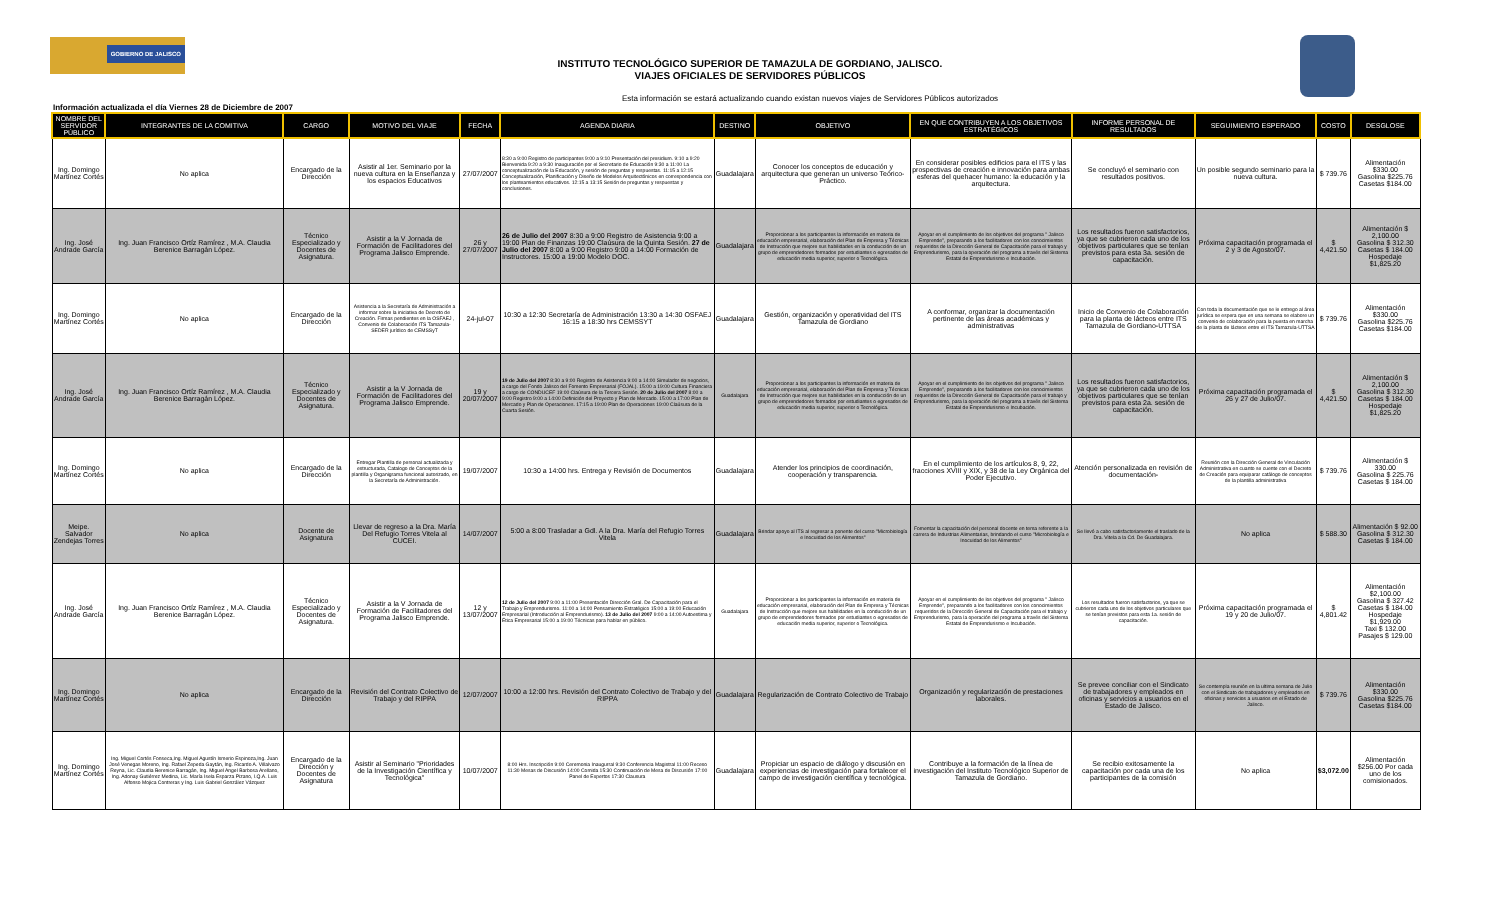GOBIERNO DE JALISCO
INSTITUTO TECNOLÓGICO SUPERIOR DE TAMAZULA DE GORDIANO, JALISCO.
VIAJES OFICIALES DE SERVIDORES PÚBLICOS
Esta información se estará actualizando cuando existan nuevos viajes de Servidores Públicos autorizados
Información actualizada el día Viernes 28 de Diciembre de 2007
| NOMBRE DEL SERVIDOR PÚBLICO | INTEGRANTES DE LA COMITIVA | CARGO | MOTIVO DEL VIAJE | FECHA | AGENDA DIARIA | DESTINO | OBJETIVO | EN QUE CONTRIBUYEN A LOS OBJETIVOS ESTRATÉGICOS | INFORME PERSONAL DE RESULTADOS | SEGUIMIENTO ESPERADO | COSTO | DESGLOSE |
| --- | --- | --- | --- | --- | --- | --- | --- | --- | --- | --- | --- | --- |
| Ing. Domingo Martínez Cortés | No aplica | Encargado de la Dirección | Asistir al 1er. Seminario por la nueva cultura en la Enseñanza y los espacios Educativos | 27/07/2007 | 8:30 a 9:00 Registro de participantes 9:00 a 9:10 Presentación del presidium. 9:10 a 9:20 Bienvenida 9:20 a 9:30 Inauguración por el Secretario de Educación 9:30 a 11:00 La conceptualización de la Educación, y sesión de preguntas y respuestas. 11:15 a 12:15 Conceptualización, Planificación y Diseño de Modelos Arquitectónicos en correspondencia con los planteamientos educativos. 12:15 a 13:15 Sesión de preguntas y respuestas y conclusiones. | Guadalajara | Conocer los conceptos de educación y arquitectura que generan un universo Teórico-Práctico. | En considerar posibles edificios para el ITS y las prospectivas de creación e innovación para ambas esferas del quehacer humano: la educación y la arquitectura. | Se concluyó el seminario con resultados positivos. | Un posible segundo seminario para la nueva cultura. | $ 739.76 | Alimentación $330.00 Gasolina $225.76 Casetas $184.00 |
| Ing. José Andrade García | Ing. Juan Francisco Ortíz Ramírez , M.A. Claudia Berenice Barragán López. | Técnico Especializado y Docentes de Asignatura. | Asistir a la V Jornada de Formación de Facilitadores del Programa Jalisco Emprende. | 26 y 27/07/2007 | 26 de Julio del 2007 8:30 a 9:00 Registro de Asistencia 9:00 a 19:00 Plan de Finanzas 19:00 Claúsura de la Quinta Sesión. 27 de Julio del 2007 8:00 a 9:00 Registro 9:00 a 14:00 Formación de Instructores. 15:00 a 19:00 Modelo DOC. | Guadalajara | Proporcionar a los participantes la información en materia de educación empresarial, elaboración del Plan de Empresa y Técnicas de Instrucción que mejore sus habilidades en la conducción de un grupo de emprendedores formados por estudiantes o egresados de educación media superior, superior o Tecnológica. | Apoyar en el cumplimiento de los objetivos del programa " Jalisco Emprende", preparando a los facilitadores con los conocimientos requeridos de la Dirección General de Capacitación para el trabajo y Emprendurismo, para la operación del programa a través del Sistema Estatal de Emprendurismo e Incubación. | Los resultados fueron satisfactorios, ya que se cubrieron cada uno de los objetivos particulares que se tenían previstos para esta 3a. sesión de capacitación. | Próxima capacitación programada el 2 y 3 de Agosto/07. | $ 4,421.50 | Alimentación $ 2,100.00 Gasolina $ 312.30 Casetas $ 184.00 Hospedaje $1,825.20 |
| Ing. Domingo Martínez Cortés | No aplica | Encargado de la Dirección | Asistencia a la Secretaría de Administración a informar sobre la iniciativa de Decreto de Creación. Firmas pendientes en la OSFAEJ , Convenio de Colaboración ITS Tamazula-SEDER jurídico de CEMSSyT | 24-jul-07 | 10:30 a 12:30 Secretaría de Administración 13:30 a 14:30 OSFAEJ 16:15 a 18:30 hrs CEMSSYT | Guadalajara | Gestión, organización y operatividad del ITS Tamazula de Gordiano | A conformar, organizar la documentación pertinente de las áreas académicas y administrativas | Inicio de Convenio de Colaboración para la planta de lácteos entre ITS Tamazula de Gordiano-UTTSA | Con toda la documentación que se le entrego al área jurídica se espera que en una semana se elabore un convenio de colaboración para la puesta en marcha de la planta de lácteos entre el ITS Tamazula-UTTSA | $ 739.76 | Alimentación $330.00 Gasolina $225.76 Casetas $184.00 |
| Ing. José Andrade García | Ing. Juan Francisco Ortíz Ramírez , M.A. Claudia Berenice Barragán López. | Técnico Especializado y Docentes de Asignatura. | Asistir a la V Jornada de Formación de Facilitadores del Programa Jalisco Emprende. | 19 y 20/07/2007 | 19 de Julio del 2007 8:30 a 9:00 Registro de Asistencia 9:00 a 14:00 Simulador de negocios, a cargo del Fondo Jalisco del Fomento Empresarial (FOJAL). 15:00 a 19:00 Cultura Financiera a cargo de CONDUCEF 19:00 Claúsura de la Tercera Sesión. 20 de Julio del 2007 8:00 a 9:00 Registro 9:00 a 14:00 Definición del Proyecto y Plan de Mercado. 15:00 a 17:00 Plan de Mercado y Plan de Operaciones. 17:15 a 19:00 Plan de Operaciones 19:00 Claúsura de la Cuarta Sesión. | Guadalajara | Proporcionar a los participantes la información en materia de educación empresarial, elaboración del Plan de Empresa y Técnicas de Instrucción que mejore sus habilidades en la conducción de un grupo de emprendedores formados por estudiantes o egresados de educación media superior, superior o Tecnológica. | Apoyar en el cumplimiento de los objetivos del programa " Jalisco Emprende", preparando a los facilitadores con los conocimientos requeridos de la Dirección General de Capacitación para el trabajo y Emprendurismo, para la operación del programa a través del Sistema Estatal de Emprendurismo e Incubación. | Los resultados fueron satisfactorios, ya que se cubrieron cada uno de los objetivos particulares que se tenían previstos para esta 2a. sesión de capacitación. | Próxima capacitación programada el 26 y 27 de Julio/07. | $ 4,421.50 | Alimentación $ 2,100.00 Gasolina $ 312.30 Casetas $ 184.00 Hospedaje $1,825.20 |
| Ing. Domingo Martínez Cortés | No aplica | Encargado de la Dirección | Entregar Plantilla de personal actualizada y estructurada, Catalogo de Conceptos de la plantilla y Organigrama funcional autorizado, en la Secretaría de Administración. | 19/07/2007 | 10:30 a 14:00 hrs. Entrega y Revisión de Documentos | Guadalajara | Atender los principios de coordinación, cooperación y transparencia. | En el cumplimiento de los artículos 8, 9, 22, fracciones XVIII y XIX, y 38 de la Ley Orgánica del Poder Ejecutivo. | Atención personalizada en revisión de documentación- | Reunión con la Dirección General de Vinculación Administrativa en cuanto se cuente con el Decreto de Creación para equiparar catálogo de conceptos de la plantilla administrativa | $ 739.76 | Alimentación $ 330.00 Gasolina $ 225.76 Casetas $ 184.00 |
| Meipe. Salvador Zendejas Torres | No aplica | Docente de Asignatura | Llevar de regreso a la Dra. María Del Refugio Torres Vitela al CUCEI. | 14/07/2007 | 5:00 a 8:00 Trasladar a Gdl. A la Dra. María del Refugio Torres Vitela | Guadalajara | Brindar apoyo al ITS al regresar a ponente del curso "Microbiología e Inocuidad de los Alimentos" | Fomentar la capacitación del personal docente en tema referente a la carrera de Industrias Alimentarias, brindando el curso "Microbiología e Inocuidad de los Alimentos" | Se llevó a cabo satisfactoriamente el traslado de la Dra. Vitela a la Cd. De Guadalajara. | No aplica | $ 588.30 | Alimentación $ 92.00 Gasolina $ 312.30 Casetas $ 184.00 |
| Ing. José Andrade García | Ing. Juan Francisco Ortíz Ramírez , M.A. Claudia Berenice Barragán López. | Técnico Especializado y Docentes de Asignatura. | Asistir a la V Jornada de Formación de Facilitadores del Programa Jalisco Emprende. | 12 y 13/07/2007 | 12 de Julio del 2007 9:00 a 11:00 Presentación Dirección Gral. De Capacitación para el Trabajo y Emprendurismo. 11:00 a 14:00 Pensamiento Estratégico 15:00 a 19:00 Educación Empresarial (Introducción al Emprendurismo). 13 de Julio del 2007 9:00 a 14:00 Autoestima y Ética Empresarial 15:00 a 19:00 Técnicas para hablar en público. | Guadalajara | Proporcionar a los participantes la información en materia de educación empresarial, elaboración del Plan de Empresa y Técnicas de Instrucción que mejore sus habilidades en la conducción de un grupo de emprendedores formados por estudiantes o egresados de educación media superior, superior o Tecnológica. | Apoyar en el cumplimiento de los objetivos del programa " Jalisco Emprende", preparando a los facilitadores con los conocimientos requeridos de la Dirección General de Capacitación para el trabajo y Emprendurismo, para la operación del programa a través del Sistema Estatal de Emprendurismo e Incubación. | Los resultados fueron satisfactorios, ya que se cubrieron cada uno de los objetivos particulares que se tenían previstos para esta 1a. sesión de capacitación. | Próxima capacitación programada el 19 y 20 de Julio/07. | $ 4,801.42 | Alimentación $2,100.00 Gasolina $ 327.42 Casetas $ 184.00 Hospedaje $1,929.00 Taxi $ 132.00 Pasajes $ 129.00 |
| Ing. Domingo Martínez Cortés | No aplica | Encargado de la Dirección | Revisión del Contrato Colectivo de Trabajo y del RIPPA | 12/07/2007 | 10:00 a 12:00 hrs. Revisión del Contrato Colectivo de Trabajo y del RIPPA | Guadalajara | Regularización de Contrato Colectivo de Trabajo | Organización y regularización de prestaciones laborales. | Se prevee conciliar con el Sindicato de trabajadores y empleados en oficinas y servicios a usuarios en el Estado de Jalisco. | Se contempla reunión en la ultima semana de Julio con el Sindicato de trabajadores y empleados en oficinas y servicios a usuarios en el Estado de Jalisco. | $ 739.76 | Alimentación $330.00 Gasolina $225.76 Casetas $184.00 |
| Ing. Domingo Martínez Cortés | Ing. Miguel Cortés Fonseca,Ing. Miguel Agustín Ismerio Espinoza,Ing. Juan José Venegas Moreno, Ing. Rafael Zepeda Gaytán, Ing. Ricardo A. Villalvazo Reyna, Lic. Claudia Berenice Barragán, Ing. Miguel Angel Barbosa Arellano, Ing. Adonay Gutiérrez Medina, Lic. María Isela Esparza Pizano, I.Q.A. Luis Alfonso Mojica Contreras y Ing. Luis Gabriel González Vázquez | Encargado de la Dirección y Docentes de Asignatura | Asistir al Seminario "Prioridades de la Investigación Científica y Tecnológica" | 10/07/2007 | 8:00 Hrs. Inscripción 9:00 Ceremonia Inaugurral 9:30 Conferencia Magistral 11:00 Receso 11:30 Mesas de Discusión 14:00 Comida 15:30 Continuación de Mesa de Discusión 17:00 Panel de Expertos 17:30 Clausura | Guadalajara | Propiciar un espacio de diálogo y discusión en experiencias de investigación para fortalecer el campo de investigación científica y tecnológica. | Contribuye a la formación de la línea de investigación del Instituto Tecnológico Superior de Tamazula de Gordiano. | Se recibio exitosamente la capacitación por cada una de los participantes de la comisión | No aplica | $3,072.00 | Alimentación $256.00 Por cada uno de los comisionados. |